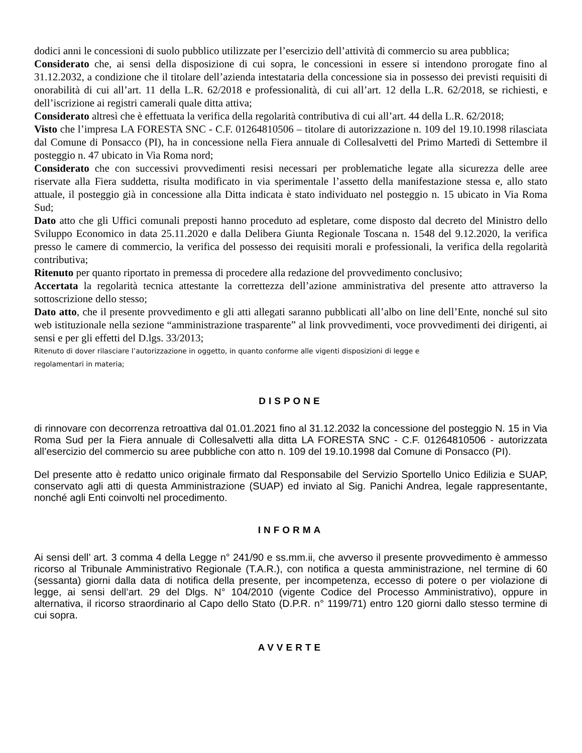dodici anni le concessioni di suolo pubblico utilizzate per l’esercizio dell’attività di commercio su area pubblica;
Considerato che, ai sensi della disposizione di cui sopra, le concessioni in essere si intendono prorogate fino al 31.12.2032, a condizione che il titolare dell’azienda intestataria della concessione sia in possesso dei previsti requisiti di onorabilità di cui all’art. 11 della L.R. 62/2018 e professionalità, di cui all’art. 12 della L.R. 62/2018, se richiesti, e dell’iscrizione ai registri camerali quale ditta attiva;
Considerato altresì che è effettuata la verifica della regolarità contributiva di cui all’art. 44 della L.R. 62/2018;
Visto che l’impresa LA FORESTA SNC - C.F. 01264810506 – titolare di autorizzazione n. 109 del 19.10.1998 rilasciata dal Comune di Ponsacco (PI), ha in concessione nella Fiera annuale di Collesalvetti del Primo Martedì di Settembre il posteggio n. 47 ubicato in Via Roma nord;
Considerato che con successivi provvedimenti resisi necessari per problematiche legate alla sicurezza delle aree riservate alla Fiera suddetta, risulta modificato in via sperimentale l’assetto della manifestazione stessa e, allo stato attuale, il posteggio già in concessione alla Ditta indicata è stato individuato nel posteggio n. 15 ubicato in Via Roma Sud;
Dato atto che gli Uffici comunali preposti hanno proceduto ad espletare, come disposto dal decreto del Ministro dello Sviluppo Economico in data 25.11.2020 e dalla Delibera Giunta Regionale Toscana n. 1548 del 9.12.2020, la verifica presso le camere di commercio, la verifica del possesso dei requisiti morali e professionali, la verifica della regolarità contributiva;
Ritenuto per quanto riportato in premessa di procedere alla redazione del provvedimento conclusivo;
Accertata la regolarità tecnica attestante la correttezza dell’azione amministrativa del presente atto attraverso la sottoscrizione dello stesso;
Dato atto, che il presente provvedimento e gli atti allegati saranno pubblicati all’albo on line dell’Ente, nonché sul sito web istituzionale nella sezione “amministrazione trasparente” al link provvedimenti, voce provvedimenti dei dirigenti, ai sensi e per gli effetti del D.lgs. 33/2013;
Ritenuto di dover rilasciare l’autorizzazione in oggetto, in quanto conforme alle vigenti disposizioni di legge e
regolamentari in materia;
DISPONE
di rinnovare con decorrenza retroattiva dal 01.01.2021 fino al 31.12.2032 la concessione del posteggio N. 15 in Via Roma Sud per la Fiera annuale di Collesalvetti alla ditta LA FORESTA SNC - C.F. 01264810506 - autorizzata all’esercizio del commercio su aree pubbliche con atto n. 109 del 19.10.1998 dal Comune di Ponsacco (PI).
Del presente atto è redatto unico originale firmato dal Responsabile del Servizio Sportello Unico Edilizia e SUAP, conservato agli atti di questa Amministrazione (SUAP) ed inviato al Sig. Panichi Andrea, legale rappresentante, nonché agli Enti coinvolti nel procedimento.
INFORMA
Ai sensi dell’ art. 3 comma 4 della Legge n° 241/90 e ss.mm.ii, che avverso il presente provvedimento è ammesso ricorso al Tribunale Amministrativo Regionale (T.A.R.), con notifica a questa amministrazione, nel termine di 60 (sessanta) giorni dalla data di notifica della presente, per incompetenza, eccesso di potere o per violazione di legge, ai sensi dell’art. 29 del Dlgs. N° 104/2010 (vigente Codice del Processo Amministrativo), oppure in alternativa, il ricorso straordinario al Capo dello Stato (D.P.R. n° 1199/71) entro 120 giorni dallo stesso termine di cui sopra.
AVVERTE